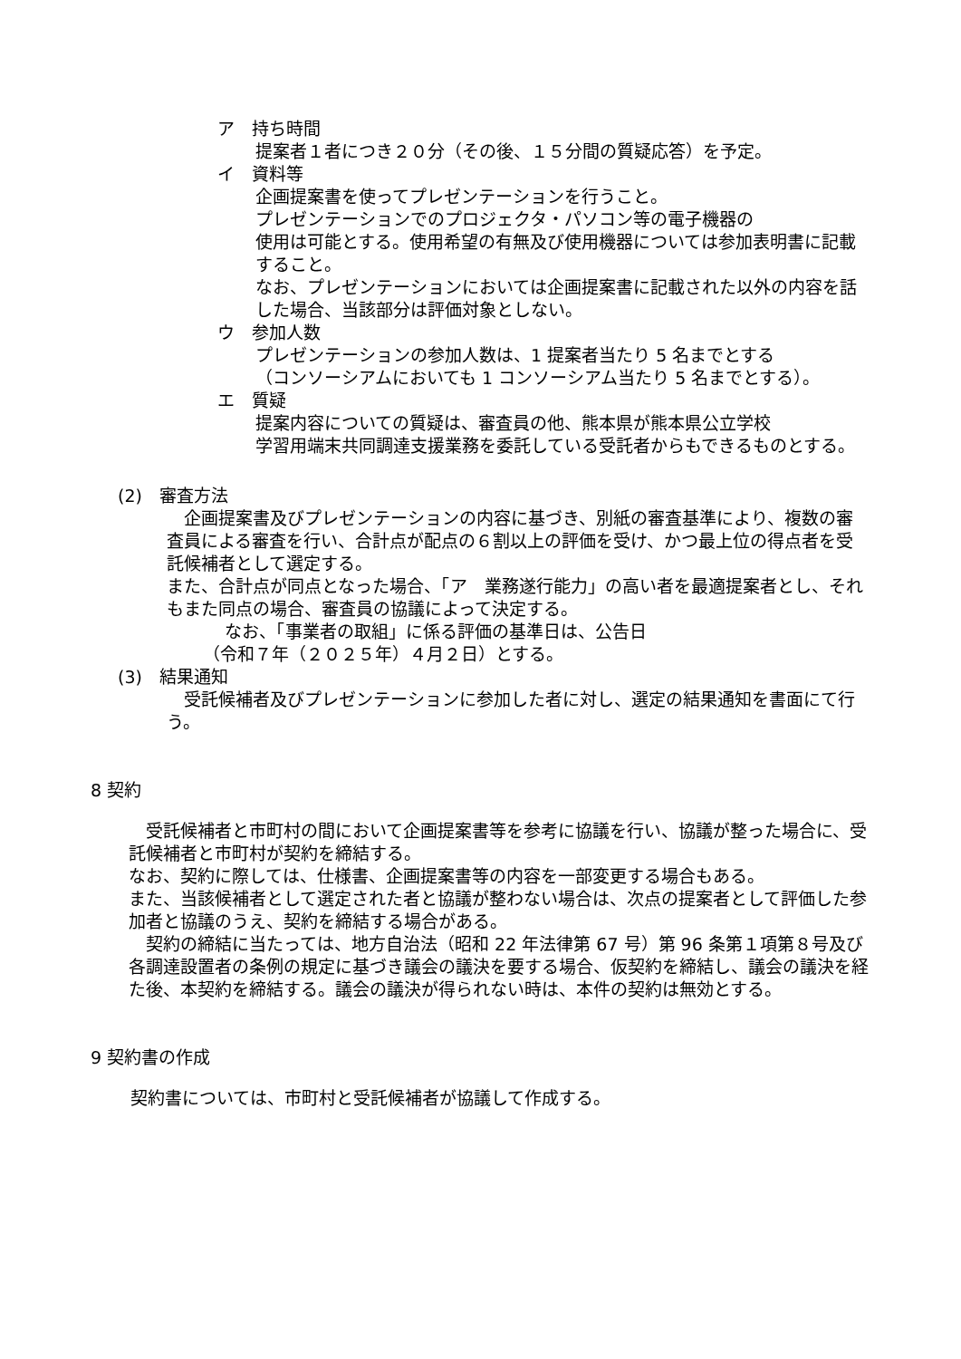ア　持ち時間
提案者１者につき２０分（その後、１５分間の質疑応答）を予定。
イ　資料等
企画提案書を使ってプレゼンテーションを行うこと。
プレゼンテーションでのプロジェクタ・パソコン等の電子機器の
使用は可能とする。使用希望の有無及び使用機器については参加表明書に記載すること。
なお、プレゼンテーションにおいては企画提案書に記載された以外の内容を話した場合、当該部分は評価対象としない。
ウ　参加人数
プレゼンテーションの参加人数は、1 提案者当たり 5 名までとする
（コンソーシアムにおいても 1 コンソーシアム当たり 5 名までとする）。
エ　質疑
提案内容についての質疑は、審査員の他、熊本県が熊本県公立学校
学習用端末共同調達支援業務を委託している受託者からもできるものとする。
(2)　審査方法
　企画提案書及びプレゼンテーションの内容に基づき、別紙の審査基準により、複数の審査員による審査を行い、合計点が配点の６割以上の評価を受け、かつ最上位の得点者を受託候補者として選定する。
また、合計点が同点となった場合、「ア　業務遂行能力」の高い者を最適提案者とし、それもまた同点の場合、審査員の協議によって決定する。
なお、「事業者の取組」に係る評価の基準日は、公告日
（令和７年（２０２５年）４月２日）とする。
(3)　結果通知
　受託候補者及びプレゼンテーションに参加した者に対し、選定の結果通知を書面にて行う。
8 契約
　受託候補者と市町村の間において企画提案書等を参考に協議を行い、協議が整った場合に、受託候補者と市町村が契約を締結する。
なお、契約に際しては、仕様書、企画提案書等の内容を一部変更する場合もある。
また、当該候補者として選定された者と協議が整わない場合は、次点の提案者として評価した参加者と協議のうえ、契約を締結する場合がある。
　契約の締結に当たっては、地方自治法（昭和 22 年法律第 67 号）第 96 条第１項第８号及び各調達設置者の条例の規定に基づき議会の議決を要する場合、仮契約を締結し、議会の議決を経た後、本契約を締結する。議会の議決が得られない時は、本件の契約は無効とする。
9 契約書の作成
契約書については、市町村と受託候補者が協議して作成する。